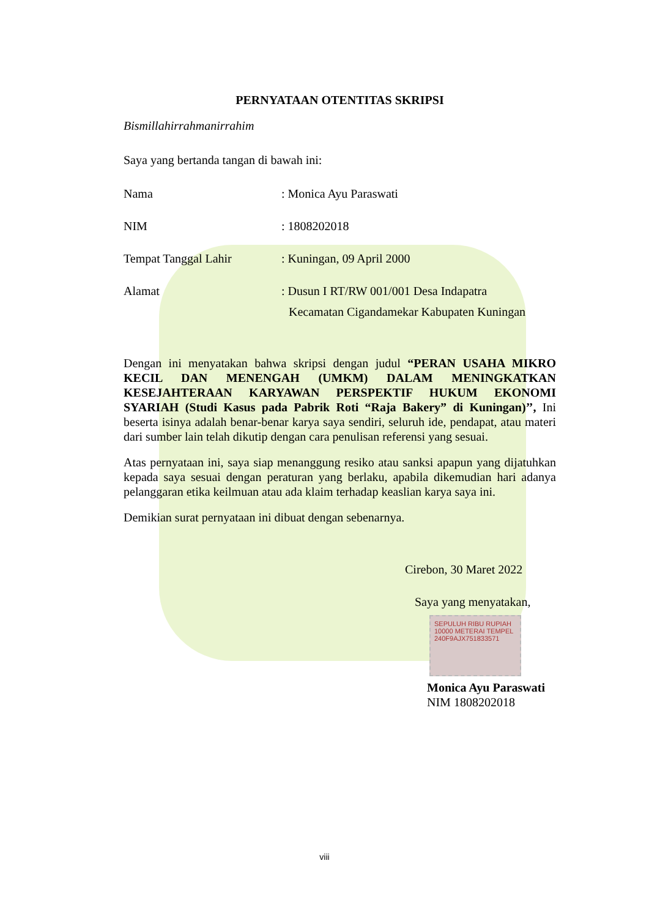PERNYATAAN OTENTITAS SKRIPSI
Bismillahirrahmanirrahim
Saya yang bertanda tangan di bawah ini:
Nama : Monica Ayu Paraswati
NIM : 1808202018
Tempat Tanggal Lahir : Kuningan, 09 April 2000
Alamat : Dusun I RT/RW 001/001 Desa Indapatra
Kecamatan Cigandamekar Kabupaten Kuningan
Dengan ini menyatakan bahwa skripsi dengan judul “PERAN USAHA MIKRO KECIL DAN MENENGAH (UMKM) DALAM MENINGKATKAN KESEJAHTERAAN KARYAWAN PERSPEKTIF HUKUM EKONOMI SYARIAH (Studi Kasus pada Pabrik Roti “Raja Bakery” di Kuningan)’’, Ini beserta isinya adalah benar-benar karya saya sendiri, seluruh ide, pendapat, atau materi dari sumber lain telah dikutip dengan cara penulisan referensi yang sesuai.
Atas pernyataan ini, saya siap menanggung resiko atau sanksi apapun yang dijatuhkan kepada saya sesuai dengan peraturan yang berlaku, apabila dikemudian hari adanya pelanggaran etika keilmuan atau ada klaim terhadap keaslian karya saya ini.
Demikian surat pernyataan ini dibuat dengan sebenarnya.
Cirebon, 30 Maret 2022
Saya yang menyatakan,
SEPULUH RIBU RUPIAH 10000 METERAI TEMPEL 240F9AJX751833571
Monica Ayu Paraswati
NIM 1808202018
viii